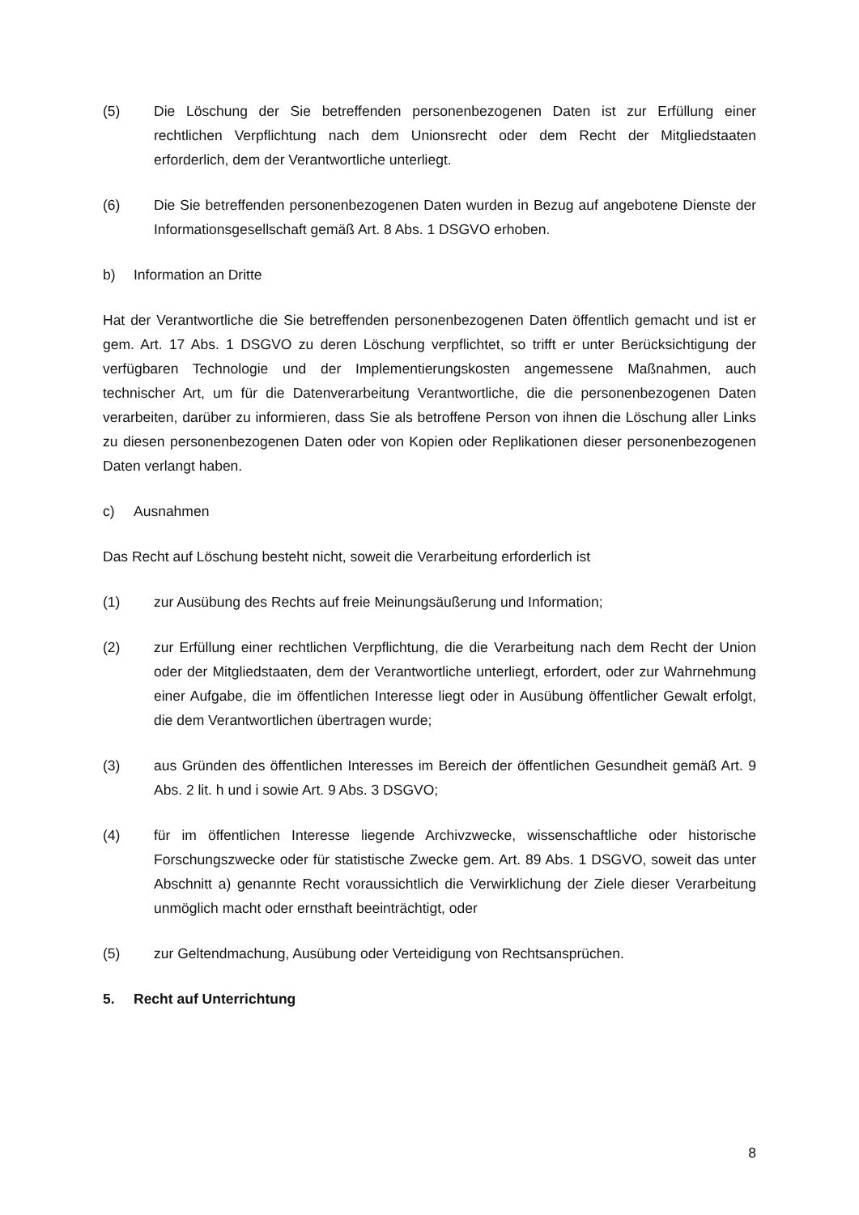(5) Die Löschung der Sie betreffenden personenbezogenen Daten ist zur Erfüllung einer rechtlichen Verpflichtung nach dem Unionsrecht oder dem Recht der Mitgliedstaaten erforderlich, dem der Verantwortliche unterliegt.
(6) Die Sie betreffenden personenbezogenen Daten wurden in Bezug auf angebotene Dienste der Informationsgesellschaft gemäß Art. 8 Abs. 1 DSGVO erhoben.
b) Information an Dritte
Hat der Verantwortliche die Sie betreffenden personenbezogenen Daten öffentlich gemacht und ist er gem. Art. 17 Abs. 1 DSGVO zu deren Löschung verpflichtet, so trifft er unter Berücksichtigung der verfügbaren Technologie und der Implementierungskosten angemessene Maßnahmen, auch technischer Art, um für die Datenverarbeitung Verantwortliche, die die personenbezogenen Daten verarbeiten, darüber zu informieren, dass Sie als betroffene Person von ihnen die Löschung aller Links zu diesen personenbezogenen Daten oder von Kopien oder Replikationen dieser personenbezogenen Daten verlangt haben.
c) Ausnahmen
Das Recht auf Löschung besteht nicht, soweit die Verarbeitung erforderlich ist
(1) zur Ausübung des Rechts auf freie Meinungsäußerung und Information;
(2) zur Erfüllung einer rechtlichen Verpflichtung, die die Verarbeitung nach dem Recht der Union oder der Mitgliedstaaten, dem der Verantwortliche unterliegt, erfordert, oder zur Wahrnehmung einer Aufgabe, die im öffentlichen Interesse liegt oder in Ausübung öffentlicher Gewalt erfolgt, die dem Verantwortlichen übertragen wurde;
(3) aus Gründen des öffentlichen Interesses im Bereich der öffentlichen Gesundheit gemäß Art. 9 Abs. 2 lit. h und i sowie Art. 9 Abs. 3 DSGVO;
(4) für im öffentlichen Interesse liegende Archivzwecke, wissenschaftliche oder historische Forschungszwecke oder für statistische Zwecke gem. Art. 89 Abs. 1 DSGVO, soweit das unter Abschnitt a) genannte Recht voraussichtlich die Verwirklichung der Ziele dieser Verarbeitung unmöglich macht oder ernsthaft beeinträchtigt, oder
(5) zur Geltendmachung, Ausübung oder Verteidigung von Rechtsansprüchen.
5. Recht auf Unterrichtung
8